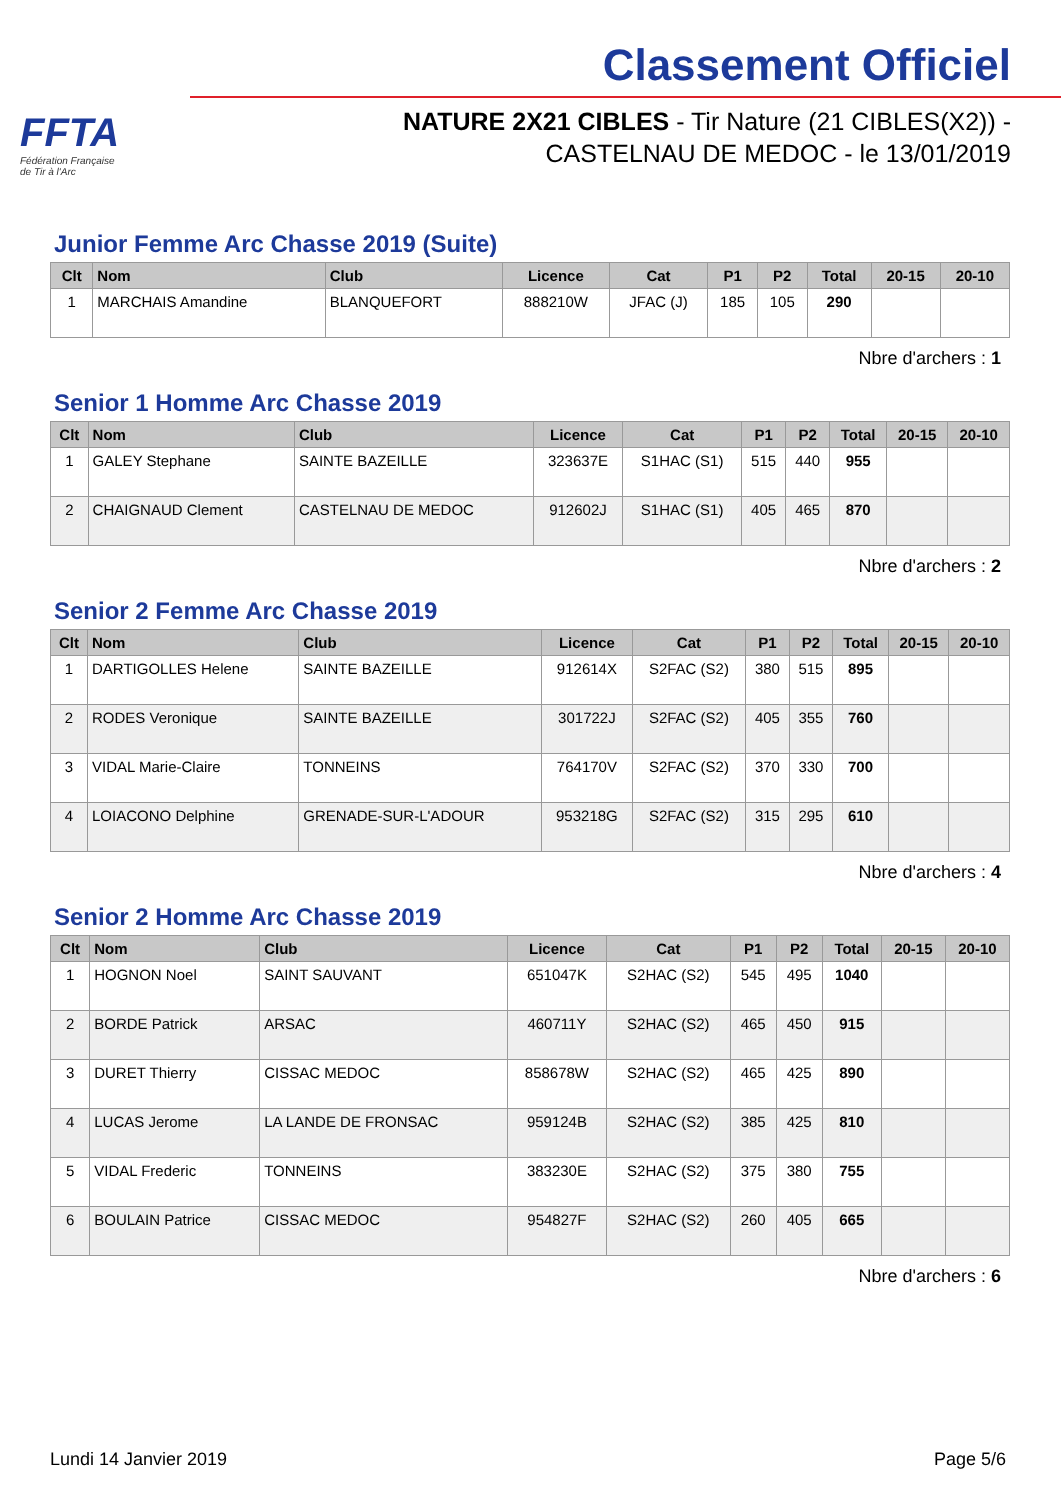FFTA
Fédération Française
de Tir à l'Arc
Classement Officiel
NATURE 2X21 CIBLES - Tir Nature (21 CIBLES(X2)) -
CASTELNAU DE MEDOC - le 13/01/2019
Junior Femme Arc Chasse 2019 (Suite)
| Clt | Nom | Club | Licence | Cat | P1 | P2 | Total | 20-15 | 20-10 |
| --- | --- | --- | --- | --- | --- | --- | --- | --- | --- |
| 1 | MARCHAIS Amandine | BLANQUEFORT | 888210W | JFAC (J) | 185 | 105 | 290 | | |
Nbre d'archers : 1
Senior 1 Homme Arc Chasse 2019
| Clt | Nom | Club | Licence | Cat | P1 | P2 | Total | 20-15 | 20-10 |
| --- | --- | --- | --- | --- | --- | --- | --- | --- | --- |
| 1 | GALEY Stephane | SAINTE BAZEILLE | 323637E | S1HAC (S1) | 515 | 440 | 955 | | |
| 2 | CHAIGNAUD Clement | CASTELNAU DE MEDOC | 912602J | S1HAC (S1) | 405 | 465 | 870 | | |
Nbre d'archers : 2
Senior 2 Femme Arc Chasse 2019
| Clt | Nom | Club | Licence | Cat | P1 | P2 | Total | 20-15 | 20-10 |
| --- | --- | --- | --- | --- | --- | --- | --- | --- | --- |
| 1 | DARTIGOLLES Helene | SAINTE BAZEILLE | 912614X | S2FAC (S2) | 380 | 515 | 895 | | |
| 2 | RODES Veronique | SAINTE BAZEILLE | 301722J | S2FAC (S2) | 405 | 355 | 760 | | |
| 3 | VIDAL Marie-Claire | TONNEINS | 764170V | S2FAC (S2) | 370 | 330 | 700 | | |
| 4 | LOIACONO Delphine | GRENADE-SUR-L'ADOUR | 953218G | S2FAC (S2) | 315 | 295 | 610 | | |
Nbre d'archers : 4
Senior 2 Homme Arc Chasse 2019
| Clt | Nom | Club | Licence | Cat | P1 | P2 | Total | 20-15 | 20-10 |
| --- | --- | --- | --- | --- | --- | --- | --- | --- | --- |
| 1 | HOGNON Noel | SAINT SAUVANT | 651047K | S2HAC (S2) | 545 | 495 | 1040 | | |
| 2 | BORDE Patrick | ARSAC | 460711Y | S2HAC (S2) | 465 | 450 | 915 | | |
| 3 | DURET Thierry | CISSAC MEDOC | 858678W | S2HAC (S2) | 465 | 425 | 890 | | |
| 4 | LUCAS Jerome | LA LANDE DE FRONSAC | 959124B | S2HAC (S2) | 385 | 425 | 810 | | |
| 5 | VIDAL Frederic | TONNEINS | 383230E | S2HAC (S2) | 375 | 380 | 755 | | |
| 6 | BOULAIN Patrice | CISSAC MEDOC | 954827F | S2HAC (S2) | 260 | 405 | 665 | | |
Nbre d'archers : 6
Lundi 14 Janvier 2019 Page 5/6